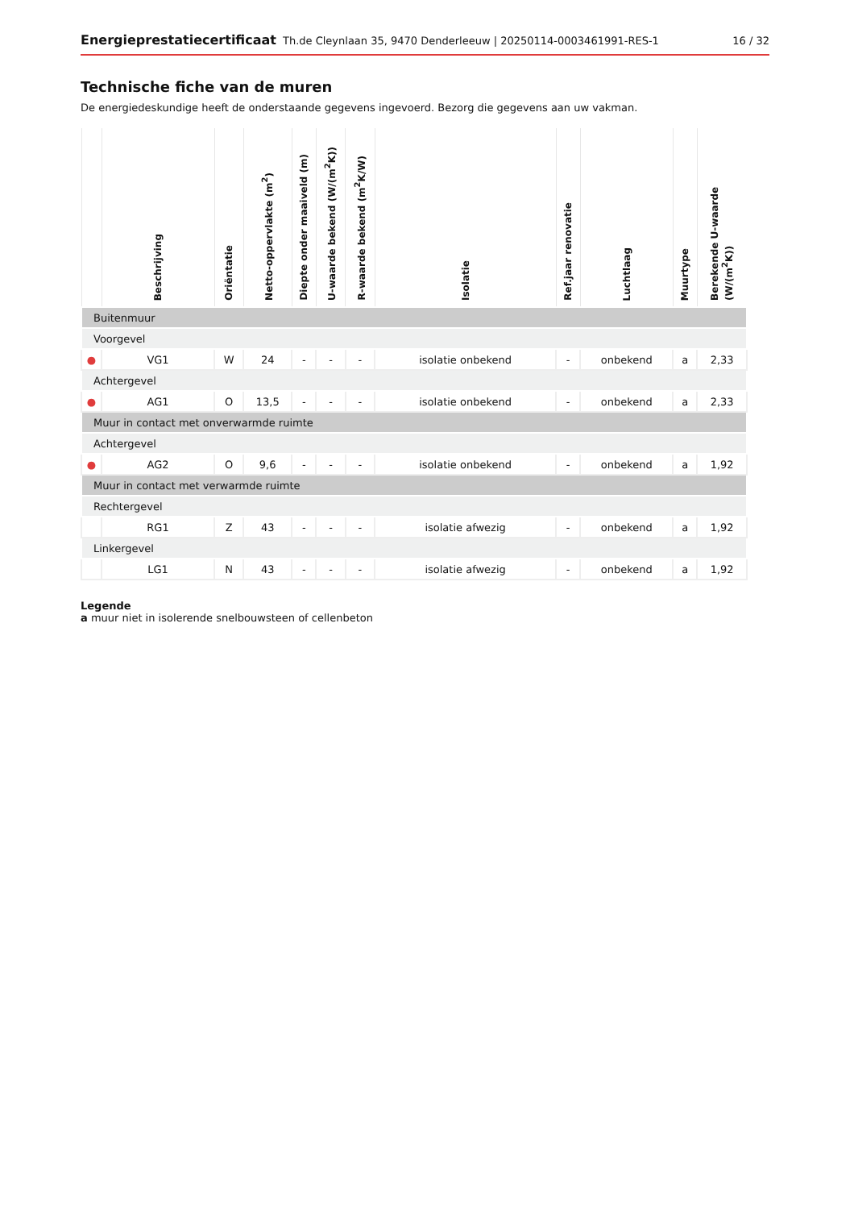Energieprestatiecertificaat Th.de Cleynlaan 35, 9470 Denderleeuw | 20250114-0003461991-RES-1 16 / 32
Technische fiche van de muren
De energiedeskundige heeft de onderstaande gegevens ingevoerd. Bezorg die gegevens aan uw vakman.
| | Beschrijving | Oriëntatie | Netto-oppervlakte (m<sup>2</sup>) | Diepte onder maaiveld (m) | U-waarde bekend (W/(m<sup>2</sup>K)) | R-waarde bekend (m<sup>2</sup>K/W) | Isolatie | Ref.jaar renovatie | Luchtlaag | Muurtype | Berekende U-waarde (W/(m<sup>2</sup>K)) |
| --- | --- | --- | --- | --- | --- | --- | --- | --- | --- | --- | --- |
| Buitenmuur | | | | | | | | | | | |
| Voorgevel | | | | | | | | | | | |
| ● | VG1 | W | 24 | - | - | - | isolatie onbekend | - | onbekend | a | 2,33 |
| Achtergevel | | | | | | | | | | | |
| ● | AG1 | O | 13,5 | - | - | - | isolatie onbekend | - | onbekend | a | 2,33 |
| Muur in contact met onverwarmde ruimte | | | | | | | | | | | |
| Achtergevel | | | | | | | | | | | |
| ● | AG2 | O | 9,6 | - | - | - | isolatie onbekend | - | onbekend | a | 1,92 |
| Muur in contact met verwarmde ruimte | | | | | | | | | | | |
| Rechtergevel | | | | | | | | | | | |
| | RG1 | Z | 43 | - | - | - | isolatie afwezig | - | onbekend | a | 1,92 |
| Linkergevel | | | | | | | | | | | |
| | LG1 | N | 43 | - | - | - | isolatie afwezig | - | onbekend | a | 1,92 |
Legende
a muur niet in isolerende snelbouwsteen of cellenbeton